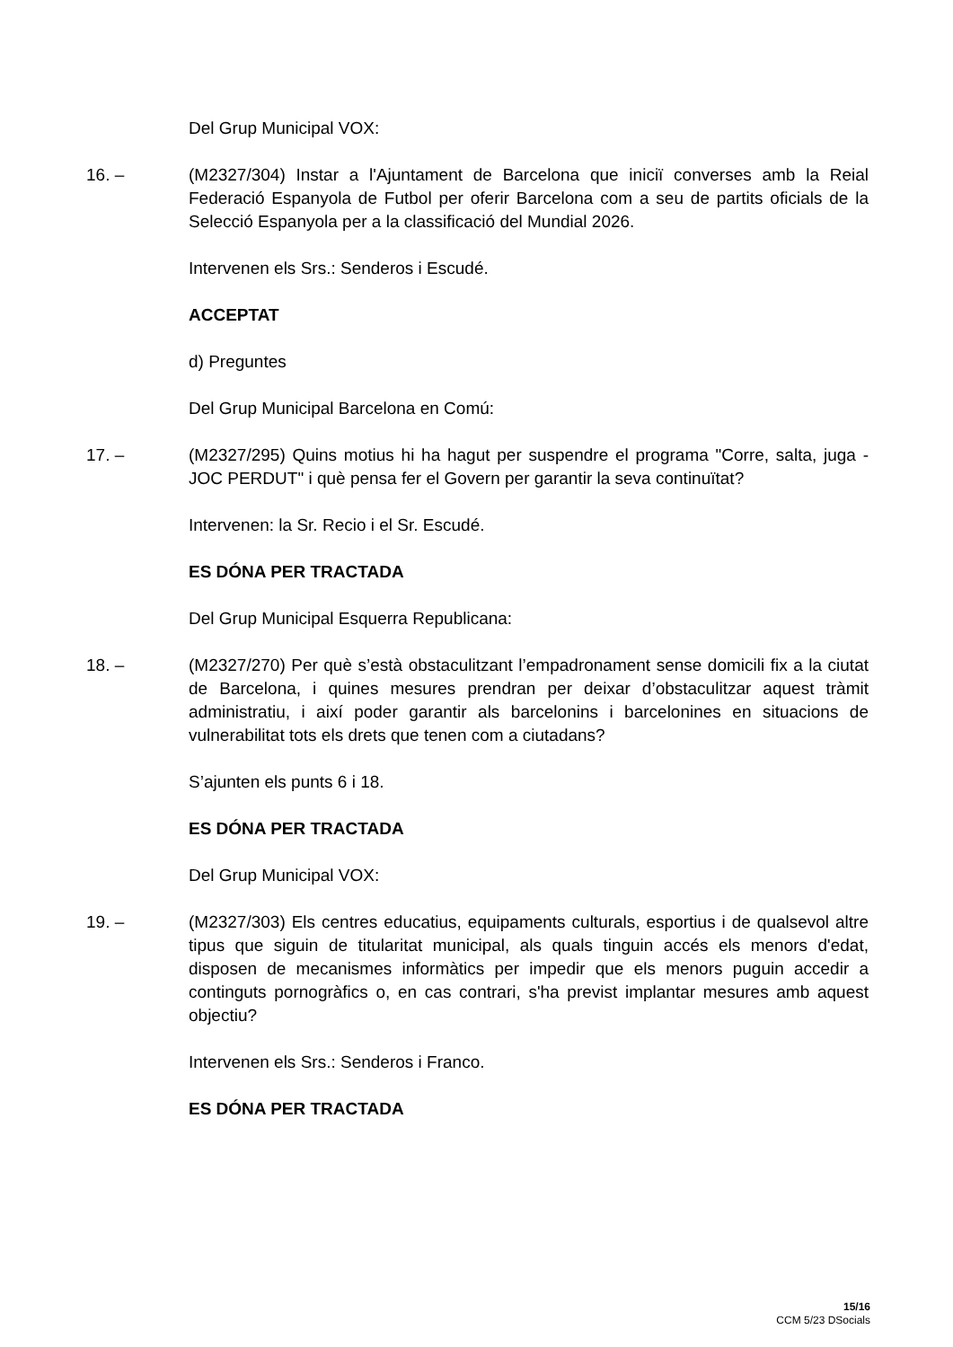Del Grup Municipal VOX:
16. – (M2327/304) Instar a l'Ajuntament de Barcelona que iniciï converses amb la Reial Federació Espanyola de Futbol per oferir Barcelona com a seu de partits oficials de la Selecció Espanyola per a la classificació del Mundial 2026.
Intervenen els Srs.: Senderos i Escudé.
ACCEPTAT
d) Preguntes
Del Grup Municipal Barcelona en Comú:
17. – (M2327/295) Quins motius hi ha hagut per suspendre el programa "Corre, salta, juga - JOC PERDUT" i què pensa fer el Govern per garantir la seva continuïtat?
Intervenen: la Sr. Recio i el Sr. Escudé.
ES DÓNA PER TRACTADA
Del Grup Municipal Esquerra Republicana:
18. – (M2327/270) Per què s’està obstaculitzant l’empadronament sense domicili fix a la ciutat de Barcelona, i quines mesures prendran per deixar d’obstaculitzar aquest tràmit administratiu, i així poder garantir als barcelonins i barcelonines en situacions de vulnerabilitat tots els drets que tenen com a ciutadans?
S’ajunten els punts 6 i 18.
ES DÓNA PER TRACTADA
Del Grup Municipal VOX:
19. – (M2327/303) Els centres educatius, equipaments culturals, esportius i de qualsevol altre tipus que siguin de titularitat municipal, als quals tinguin accés els menors d'edat, disposen de mecanismes informàtics per impedir que els menors puguin accedir a continguts pornogràfics o, en cas contrari, s'ha previst implantar mesures amb aquest objectiu?
Intervenen els Srs.: Senderos i Franco.
ES DÓNA PER TRACTADA
15/16
CCM 5/23 DSocials